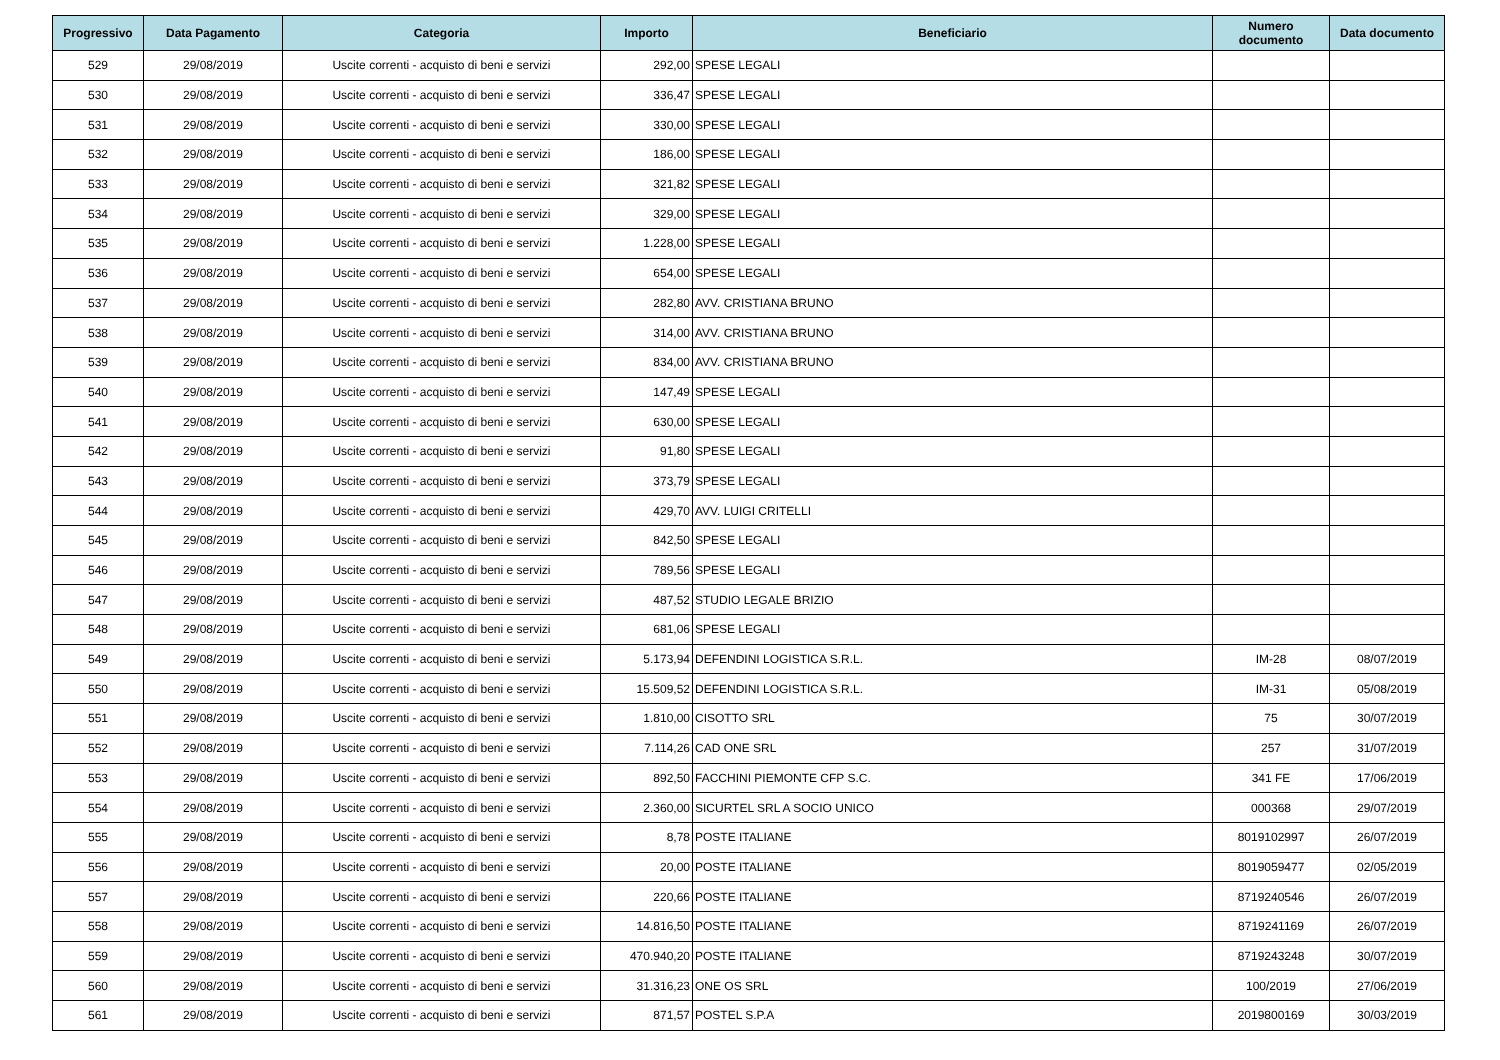| Progressivo | Data Pagamento | Categoria | Importo | Beneficiario | Numero documento | Data documento |
| --- | --- | --- | --- | --- | --- | --- |
| 529 | 29/08/2019 | Uscite correnti - acquisto di beni e servizi | 292,00 | SPESE LEGALI | | |
| 530 | 29/08/2019 | Uscite correnti - acquisto di beni e servizi | 336,47 | SPESE LEGALI | | |
| 531 | 29/08/2019 | Uscite correnti - acquisto di beni e servizi | 330,00 | SPESE LEGALI | | |
| 532 | 29/08/2019 | Uscite correnti - acquisto di beni e servizi | 186,00 | SPESE LEGALI | | |
| 533 | 29/08/2019 | Uscite correnti - acquisto di beni e servizi | 321,82 | SPESE LEGALI | | |
| 534 | 29/08/2019 | Uscite correnti - acquisto di beni e servizi | 329,00 | SPESE LEGALI | | |
| 535 | 29/08/2019 | Uscite correnti - acquisto di beni e servizi | 1.228,00 | SPESE LEGALI | | |
| 536 | 29/08/2019 | Uscite correnti - acquisto di beni e servizi | 654,00 | SPESE LEGALI | | |
| 537 | 29/08/2019 | Uscite correnti - acquisto di beni e servizi | 282,80 | AVV. CRISTIANA BRUNO | | |
| 538 | 29/08/2019 | Uscite correnti - acquisto di beni e servizi | 314,00 | AVV. CRISTIANA BRUNO | | |
| 539 | 29/08/2019 | Uscite correnti - acquisto di beni e servizi | 834,00 | AVV. CRISTIANA BRUNO | | |
| 540 | 29/08/2019 | Uscite correnti - acquisto di beni e servizi | 147,49 | SPESE LEGALI | | |
| 541 | 29/08/2019 | Uscite correnti - acquisto di beni e servizi | 630,00 | SPESE LEGALI | | |
| 542 | 29/08/2019 | Uscite correnti - acquisto di beni e servizi | 91,80 | SPESE LEGALI | | |
| 543 | 29/08/2019 | Uscite correnti - acquisto di beni e servizi | 373,79 | SPESE LEGALI | | |
| 544 | 29/08/2019 | Uscite correnti - acquisto di beni e servizi | 429,70 | AVV. LUIGI CRITELLI | | |
| 545 | 29/08/2019 | Uscite correnti - acquisto di beni e servizi | 842,50 | SPESE LEGALI | | |
| 546 | 29/08/2019 | Uscite correnti - acquisto di beni e servizi | 789,56 | SPESE LEGALI | | |
| 547 | 29/08/2019 | Uscite correnti - acquisto di beni e servizi | 487,52 | STUDIO LEGALE BRIZIO | | |
| 548 | 29/08/2019 | Uscite correnti - acquisto di beni e servizi | 681,06 | SPESE LEGALI | | |
| 549 | 29/08/2019 | Uscite correnti - acquisto di beni e servizi | 5.173,94 | DEFENDINI LOGISTICA S.R.L. | IM-28 | 08/07/2019 |
| 550 | 29/08/2019 | Uscite correnti - acquisto di beni e servizi | 15.509,52 | DEFENDINI LOGISTICA S.R.L. | IM-31 | 05/08/2019 |
| 551 | 29/08/2019 | Uscite correnti - acquisto di beni e servizi | 1.810,00 | CISOTTO SRL | 75 | 30/07/2019 |
| 552 | 29/08/2019 | Uscite correnti - acquisto di beni e servizi | 7.114,26 | CAD ONE SRL | 257 | 31/07/2019 |
| 553 | 29/08/2019 | Uscite correnti - acquisto di beni e servizi | 892,50 | FACCHINI PIEMONTE CFP S.C. | 341 FE | 17/06/2019 |
| 554 | 29/08/2019 | Uscite correnti - acquisto di beni e servizi | 2.360,00 | SICURTEL SRL A SOCIO UNICO | 000368 | 29/07/2019 |
| 555 | 29/08/2019 | Uscite correnti - acquisto di beni e servizi | 8,78 | POSTE ITALIANE | 8019102997 | 26/07/2019 |
| 556 | 29/08/2019 | Uscite correnti - acquisto di beni e servizi | 20,00 | POSTE ITALIANE | 8019059477 | 02/05/2019 |
| 557 | 29/08/2019 | Uscite correnti - acquisto di beni e servizi | 220,66 | POSTE ITALIANE | 8719240546 | 26/07/2019 |
| 558 | 29/08/2019 | Uscite correnti - acquisto di beni e servizi | 14.816,50 | POSTE ITALIANE | 8719241169 | 26/07/2019 |
| 559 | 29/08/2019 | Uscite correnti - acquisto di beni e servizi | 470.940,20 | POSTE ITALIANE | 8719243248 | 30/07/2019 |
| 560 | 29/08/2019 | Uscite correnti - acquisto di beni e servizi | 31.316,23 | ONE OS SRL | 100/2019 | 27/06/2019 |
| 561 | 29/08/2019 | Uscite correnti - acquisto di beni e servizi | 871,57 | POSTEL S.P.A | 2019800169 | 30/03/2019 |